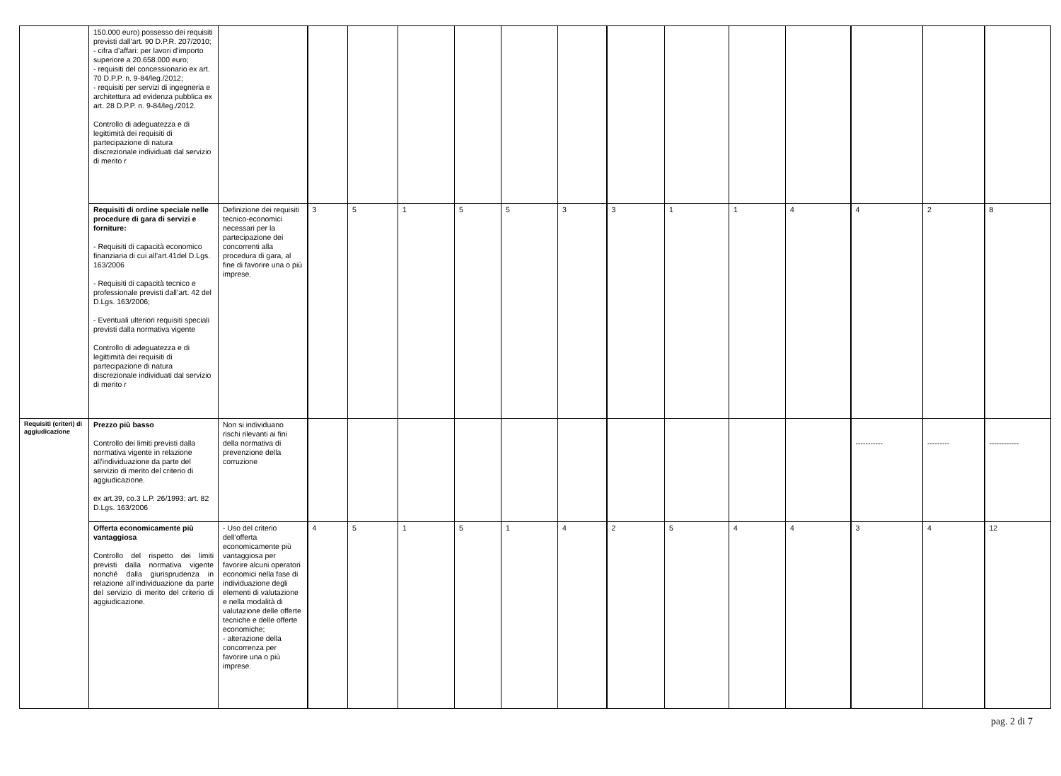| | 150.000 euro) possesso dei requisiti previsti dall’art. 90 D.P.R. 207/2010; - cifra d’affari: per lavori d’importo superiore a 20.658.000 euro; - requisiti del concessionario ex art. 70 D.P.P. n. 9-84/leg./2012; - requisiti per servizi di ingegneria e architettura ad evidenza pubblica ex art. 28 D.P.P. n. 9-84/leg./2012. Controllo di adeguatezza e di legittimità dei requisiti di partecipazione di natura discrezionale individuati dal servizio di merito r | | | | | | | | | | | | | | |
| | Requisiti di ordine speciale nelle procedure di gara di servizi e forniture: - Requisiti di capacità economico finanziaria di cui all’art.41del D.Lgs. 163/2006 - Requisiti di capacità tecnico e professionale previsti dall’art. 42 del D.Lgs. 163/2006; - Eventuali ulteriori requisiti speciali previsti dalla normativa vigente Controllo di adeguatezza e di legittimità dei requisiti di partecipazione di natura discrezionale individuati dal servizio di merito r | Definizione dei requisiti tecnico-economici necessari per la partecipazione dei concorrenti alla procedura di gara, al fine di favorire una o più imprese. | 3 | 5 | 1 | 5 | 5 | 3 | 3 | 1 | 1 | 4 | 4 | 2 | 8 |
| Requisiti (criteri) di aggiudicazione | Prezzo più basso Controllo dei limiti previsti dalla normativa vigente in relazione all’individuazione da parte del servizio di merito del criterio di aggiudicazione. ex art.39, co.3 L.P. 26/1993; art. 82 D.Lgs. 163/2006 | Non si individuano rischi rilevanti ai fini della normativa di prevenzione della corruzione | | | | | | | | | | | ----------- | --------- | ------------ |
| | Offerta economicamente più vantaggiosa Controllo del rispetto dei limiti previsti dalla normativa vigente nonché dalla giurisprudenza in relazione all’individuazione da parte del servizio di merito del criterio di aggiudicazione. | - Uso del criterio dell’offerta economicamente più vantaggiosa per favorire alcuni operatori economici nella fase di individuazione degli elementi di valutazione e nella modalità di valutazione delle offerte tecniche e delle offerte economiche; - alterazione della concorrenza per favorire una o più imprese. | 4 | 5 | 1 | 5 | 1 | 4 | 2 | 5 | 4 | 4 | 3 | 4 | 12 |
pag. 2 di 7